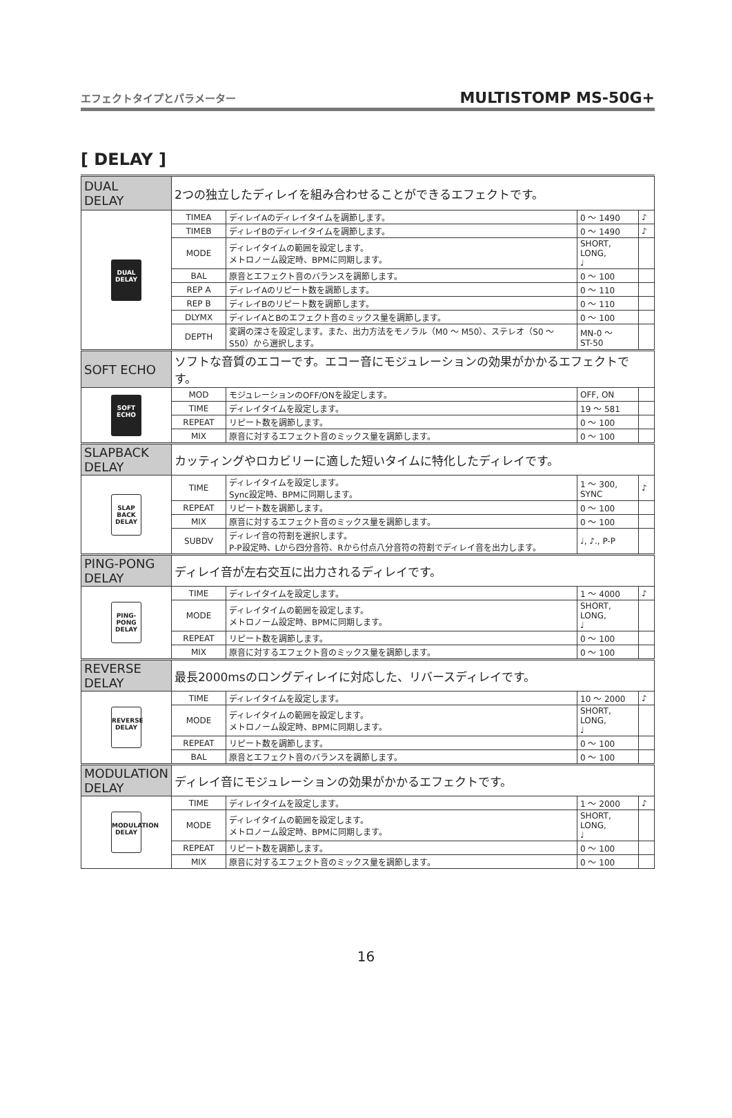エフェクトタイプとパラメーター MULTISTOMP MS-50G+
[ DELAY ]
| DUAL DELAY | 2つの独立したディレイを組み合わせることができるエフェクトです。 | | | |
| DUAL DELAY | TIMEA | ディレイAのディレイタイムを調節します。 | 0 ～ 1490 | ♪ |
| | TIMEB | ディレイBのディレイタイムを調節します。 | 0 ～ 1490 | ♪ |
| | MODE | ディレイタイムの範囲を設定します。 メトロノーム設定時、BPMに同期します。 | SHORT, LONG, ♩ | |
| | BAL | 原音とエフェクト音のバランスを調節します。 | 0 ～ 100 | |
| | REP A | ディレイAのリピート数を調節します。 | 0 ～ 110 | |
| | REP B | ディレイBのリピート数を調節します。 | 0 ～ 110 | |
| | DLYMX | ディレイAとBのエフェクト音のミックス量を調節します。 | 0 ～ 100 | |
| | DEPTH | 変調の深さを設定します。また、出力方法をモノラル（M0 ～ M50）、ステレオ（S0 ～ S50）から選択します。 | MN-0 ～ ST-50 | |
| SOFT ECHO | ソフトな音質のエコーです。エコー音にモジュレーションの効果がかかるエフェクトです。 | | | |
| SOFT ECHO | MOD | モジュレーションのOFF/ONを設定します。 | OFF, ON | |
| | TIME | ディレイタイムを設定します。 | 19 ～ 581 | |
| | REPEAT | リピート数を調節します。 | 0 ～ 100 | |
| | MIX | 原音に対するエフェクト音のミックス量を調節します。 | 0 ～ 100 | |
| SLAPBACK DELAY | カッティングやロカビリーに適した短いタイムに特化したディレイです。 | | | |
| SLAP BACK DELAY | TIME | ディレイタイムを設定します。 Sync設定時、BPMに同期します。 | 1 ～ 300, SYNC | ♪ |
| | REPEAT | リピート数を調節します。 | 0 ～ 100 | |
| | MIX | 原音に対するエフェクト音のミックス量を調節します。 | 0 ～ 100 | |
| | SUBDV | ディレイ音の符割を選択します。 P-P設定時、Lから四分音符、Rから付点八分音符の符割でディレイ音を出力します。 | ♩, ♪., P-P | |
| PING-PONG DELAY | ディレイ音が左右交互に出力されるディレイです。 | | | |
| PING-PONG DELAY | TIME | ディレイタイムを設定します。 | 1 ～ 4000 | ♪ |
| | MODE | ディレイタイムの範囲を設定します。 メトロノーム設定時、BPMに同期します。 | SHORT, LONG, ♩ | |
| | REPEAT | リピート数を調節します。 | 0 ～ 100 | |
| | MIX | 原音に対するエフェクト音のミックス量を調節します。 | 0 ～ 100 | |
| REVERSE DELAY | 最長2000msのロングディレイに対応した、リバースディレイです。 | | | |
| REVERSE DELAY | TIME | ディレイタイムを設定します。 | 10 ～ 2000 | ♪ |
| | MODE | ディレイタイムの範囲を設定します。 メトロノーム設定時、BPMに同期します。 | SHORT, LONG, ♩ | |
| | REPEAT | リピート数を調節します。 | 0 ～ 100 | |
| | BAL | 原音とエフェクト音のバランスを調節します。 | 0 ～ 100 | |
| MODULATION DELAY | ディレイ音にモジュレーションの効果がかかるエフェクトです。 | | | |
| MODULATION DELAY | TIME | ディレイタイムを設定します。 | 1 ～ 2000 | ♪ |
| | MODE | ディレイタイムの範囲を設定します。 メトロノーム設定時、BPMに同期します。 | SHORT, LONG, ♩ | |
| | REPEAT | リピート数を調節します。 | 0 ～ 100 | |
| | MIX | 原音に対するエフェクト音のミックス量を調節します。 | 0 ～ 100 | |
16